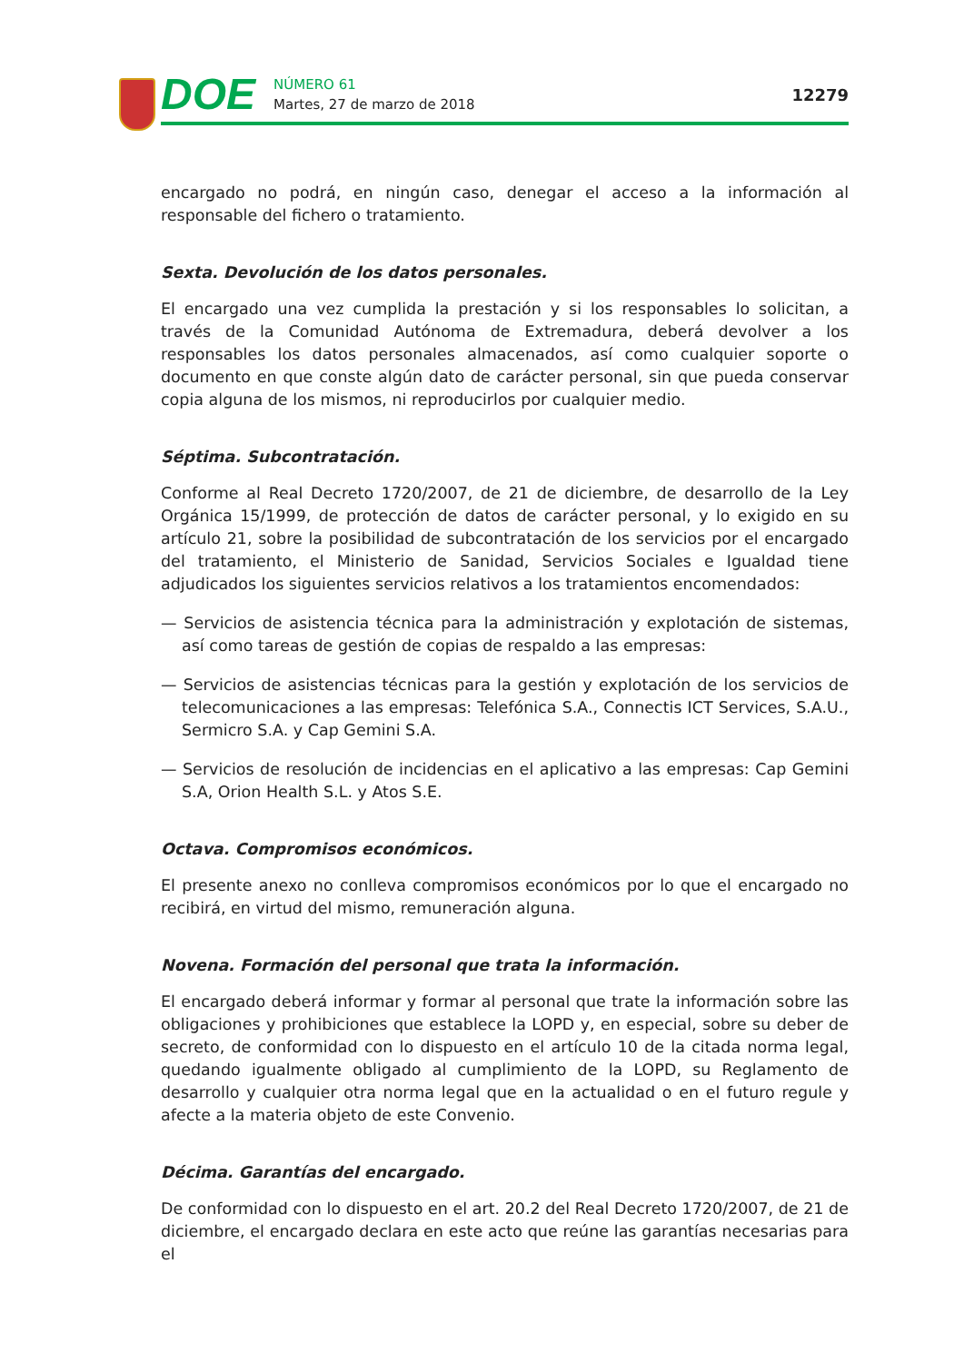DOE
NÚMERO 61
Martes, 27 de marzo de 2018
12279
encargado no podrá, en ningún caso, denegar el acceso a la información al responsable del fichero o tratamiento.
Sexta. Devolución de los datos personales.
El encargado una vez cumplida la prestación y si los responsables lo solicitan, a través de la Comunidad Autónoma de Extremadura, deberá devolver a los responsables los datos personales almacenados, así como cualquier soporte o documento en que conste algún dato de carácter personal, sin que pueda conservar copia alguna de los mismos, ni reproducirlos por cualquier medio.
Séptima. Subcontratación.
Conforme al Real Decreto 1720/2007, de 21 de diciembre, de desarrollo de la Ley Orgánica 15/1999, de protección de datos de carácter personal, y lo exigido en su artículo 21, sobre la posibilidad de subcontratación de los servicios por el encargado del tratamiento, el Ministerio de Sanidad, Servicios Sociales e Igualdad tiene adjudicados los siguientes servicios relativos a los tratamientos encomendados:
— Servicios de asistencia técnica para la administración y explotación de sistemas, así como tareas de gestión de copias de respaldo a las empresas:
— Servicios de asistencias técnicas para la gestión y explotación de los servicios de telecomunicaciones a las empresas: Telefónica S.A., Connectis ICT Services, S.A.U., Sermicro S.A. y Cap Gemini S.A.
— Servicios de resolución de incidencias en el aplicativo a las empresas: Cap Gemini S.A, Orion Health S.L. y Atos S.E.
Octava. Compromisos económicos.
El presente anexo no conlleva compromisos económicos por lo que el encargado no recibirá, en virtud del mismo, remuneración alguna.
Novena. Formación del personal que trata la información.
El encargado deberá informar y formar al personal que trate la información sobre las obligaciones y prohibiciones que establece la LOPD y, en especial, sobre su deber de secreto, de conformidad con lo dispuesto en el artículo 10 de la citada norma legal, quedando igualmente obligado al cumplimiento de la LOPD, su Reglamento de desarrollo y cualquier otra norma legal que en la actualidad o en el futuro regule y afecte a la materia objeto de este Convenio.
Décima. Garantías del encargado.
De conformidad con lo dispuesto en el art. 20.2 del Real Decreto 1720/2007, de 21 de diciembre, el encargado declara en este acto que reúne las garantías necesarias para el